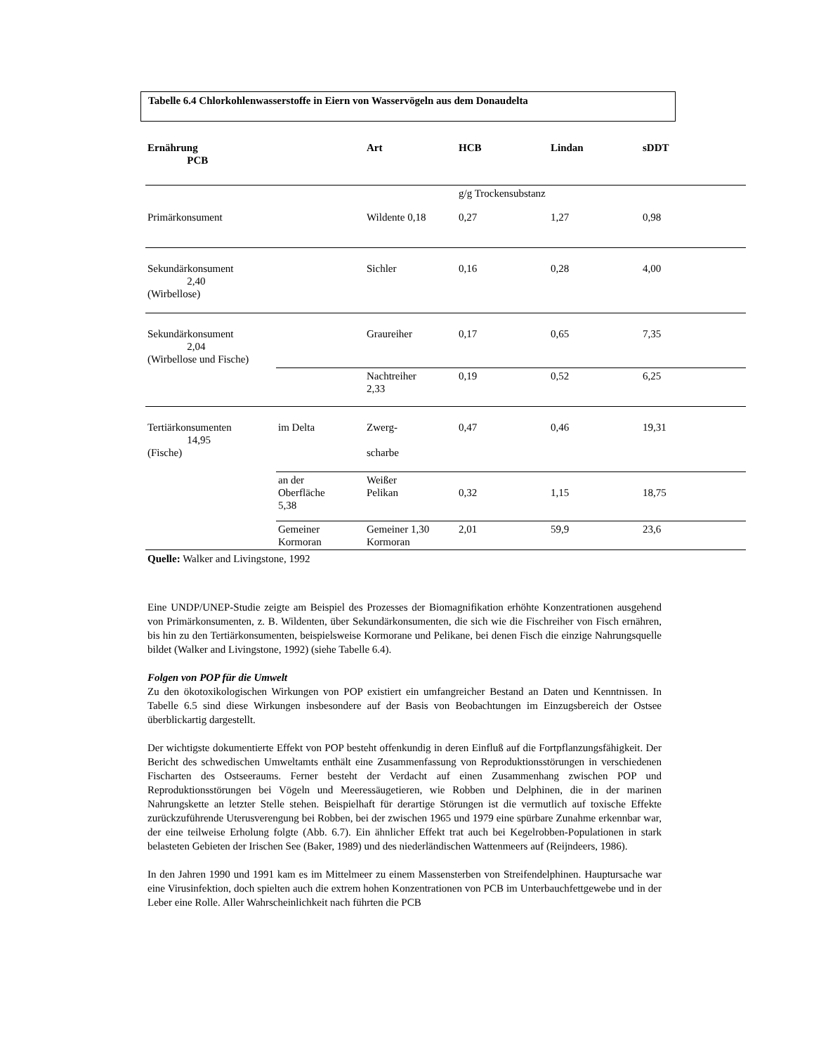Tabelle 6.4 Chlorkohlenwasserstoffe in Eiern von Wasservögeln aus dem Donaudelta
| Ernährung PCB | | Art | HCB | Lindan | sDDT |
| --- | --- | --- | --- | --- | --- |
| | | | g/g Trockensubstanz | | |
| Primärkonsument | | Wildente 0,18 | 0,27 | 1,27 | 0,98 |
| Sekundärkonsument 2,40 (Wirbellose) | | Sichler | 0,16 | 0,28 | 4,00 |
| Sekundärkonsument 2,04 (Wirbellose und Fische) | | Graureiher | 0,17 | 0,65 | 7,35 |
| | | Nachtreiher 2,33 | 0,19 | 0,52 | 6,25 |
| Tertiärkonsumenten 14,95 (Fische) | im Delta | Zwerg- scharbe | 0,47 | 0,46 | 19,31 |
| | an der Oberfläche 5,38 | Weißer Pelikan | 0,32 | 1,15 | 18,75 |
| | Gemeiner Kormoran | Gemeiner 1,30 Kormoran | 2,01 | 59,9 | 23,6 |
Quelle: Walker and Livingstone, 1992
Eine UNDP/UNEP-Studie zeigte am Beispiel des Prozesses der Biomagnifikation erhöhte Konzentrationen ausgehend von Primärkonsumenten, z. B. Wildenten, über Sekundärkonsumenten, die sich wie die Fischreiher von Fisch ernähren, bis hin zu den Tertiärkonsumenten, beispielsweise Kormorane und Pelikane, bei denen Fisch die einzige Nahrungsquelle bildet (Walker and Livingstone, 1992) (siehe Tabelle 6.4).
Folgen von POP für die Umwelt
Zu den ökotoxikologischen Wirkungen von POP existiert ein umfangreicher Bestand an Daten und Kenntnissen. In Tabelle 6.5 sind diese Wirkungen insbesondere auf der Basis von Beobachtungen im Einzugsbereich der Ostsee überblickartig dargestellt.
Der wichtigste dokumentierte Effekt von POP besteht offenkundig in deren Einfluß auf die Fortpflanzungsfähigkeit. Der Bericht des schwedischen Umweltamts enthält eine Zusammenfassung von Reproduktionsstörungen in verschiedenen Fischarten des Ostseeraums. Ferner besteht der Verdacht auf einen Zusammenhang zwischen POP und Reproduktionsstörungen bei Vögeln und Meeressäugetieren, wie Robben und Delphinen, die in der marinen Nahrungskette an letzter Stelle stehen. Beispielhaft für derartige Störungen ist die vermutlich auf toxische Effekte zurückzuführende Uterusverengung bei Robben, bei der zwischen 1965 und 1979 eine spürbare Zunahme erkennbar war, der eine teilweise Erholung folgte (Abb. 6.7). Ein ähnlicher Effekt trat auch bei Kegelrobben-Populationen in stark belasteten Gebieten der Irischen See (Baker, 1989) und des niederländischen Wattenmeers auf (Reijndeers, 1986).
In den Jahren 1990 und 1991 kam es im Mittelmeer zu einem Massensterben von Streifendelphinen. Hauptursache war eine Virusinfektion, doch spielten auch die extrem hohen Konzentrationen von PCB im Unterbauchfettgewebe und in der Leber eine Rolle. Aller Wahrscheinlichkeit nach führten die PCB